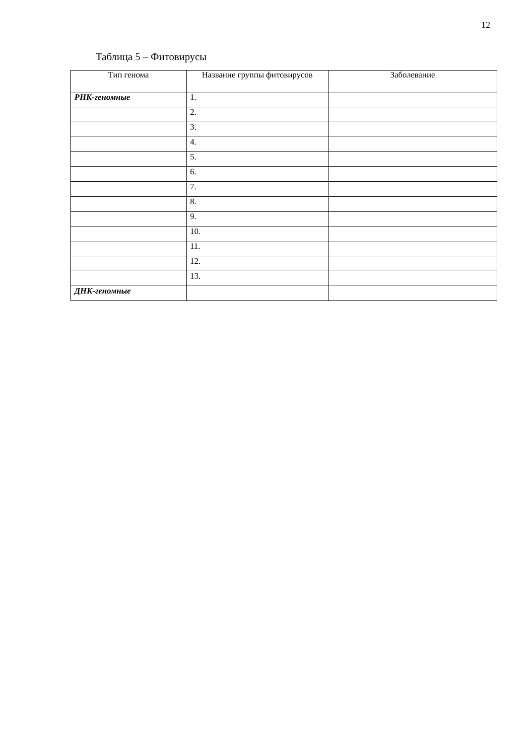12
Таблица 5 – Фитовирусы
| Тип генома | Название группы фитовирусов | Заболевание |
| --- | --- | --- |
| РНК-геномные | 1. | |
| | 2. | |
| | 3. | |
| | 4. | |
| | 5. | |
| | 6. | |
| | 7. | |
| | 8. | |
| | 9. | |
| | 10. | |
| | 11. | |
| | 12. | |
| | 13. | |
| ДНК-геномные | | |